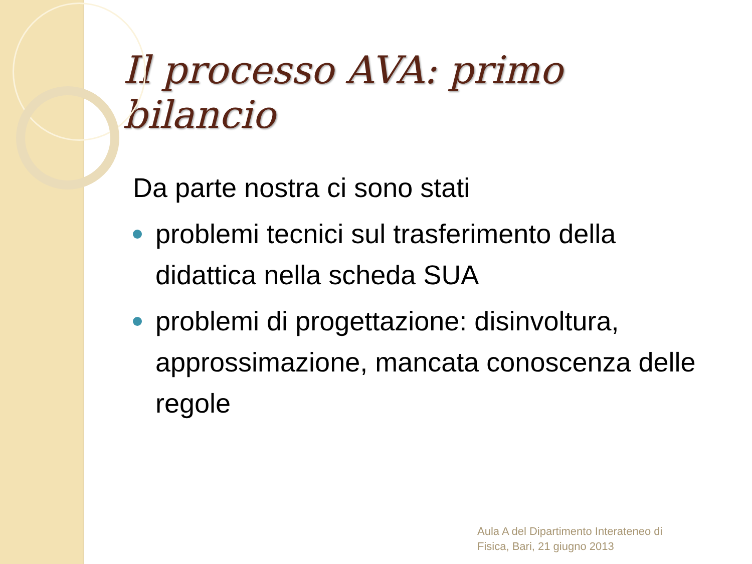Il processo AVA: primo bilancio
Da parte nostra ci sono stati
problemi tecnici sul trasferimento della didattica nella scheda SUA
problemi di progettazione: disinvoltura, approssimazione, mancata conoscenza delle regole
Aula A del Dipartimento Interateneo di
Fisica, Bari, 21 giugno 2013